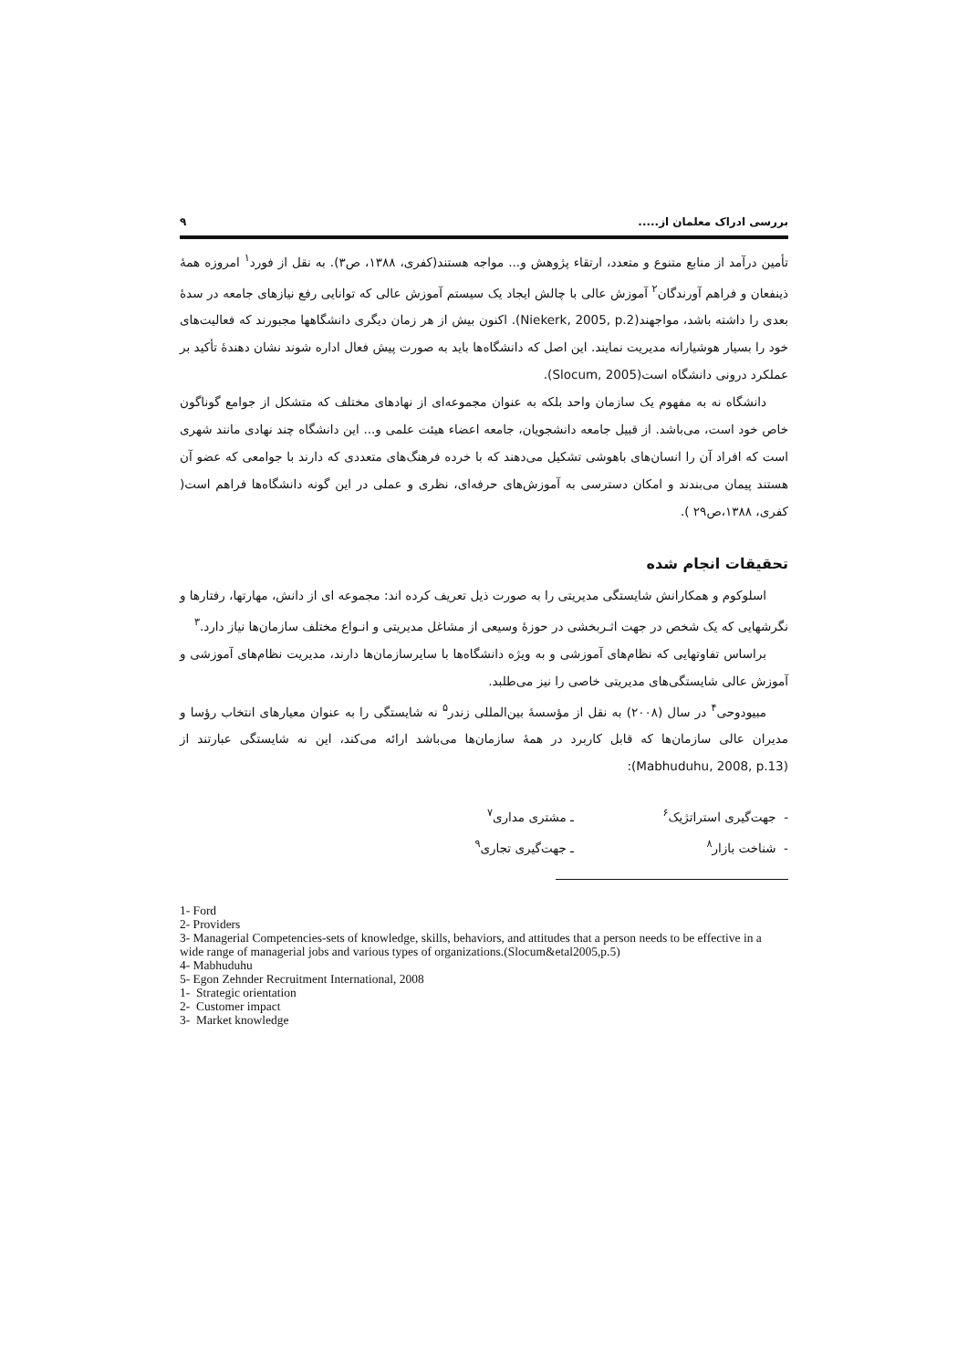بررسی ادراک معلمان از..... ۹
تأمین درآمد از منابع متنوع و متعدد، ارتقاء پژوهش و... مواجه هستند(کفری، ۱۳۸۸، ص۳). به نقل از فورد<sup>۱</sup> امروزه همهٔ ذینفعان و فراهم آورندگان<sup>۲</sup> آموزش عالی با چالش ایجاد یک سیستم آموزش عالی که توانایی رفع نیازهای جامعه در سدهٔ بعدی را داشته باشد، مواجهند(Niekerk, 2005, p.2). اکنون بیش از هر زمان دیگری دانشگاهها مجبورند که فعالیت‌های خود را بسیار هوشیارانه مدیریت نمایند. این اصل که دانشگاه‌ها باید به صورت پیش فعال اداره شوند نشان دهندهٔ تأکید بر عملکرد درونی دانشگاه است(Slocum, 2005).
دانشگاه نه به مفهوم یک سازمان واحد بلکه به عنوان مجموعه‌ای از نهادهای مختلف که متشکل از جوامع گوناگون خاص خود است، می‌باشد. از قبیل جامعه دانشجویان، جامعه اعضاء هیئت علمی و... این دانشگاه چند نهادی مانند شهری است که افراد آن را انسان‌های باهوشی تشکیل می‌دهند که با خرده فرهنگ‌های متعددی که دارند با جوامعی که عضو آن هستند پیمان می‌بندند و امکان دسترسی به آموزش‌های حرفه‌ای، نظری و عملی در این گونه دانشگاه‌ها فراهم است( کفری، ۱۳۸۸،ص۲۹ ).
تحقیقات انجام شده
اسلوکوم و همکارانش شایستگی مدیریتی را به صورت ذیل تعریف کرده اند: مجموعه ای از دانش، مهارتها، رفتارها و نگرشهایی که یک شخص در جهت اثـربخشی در حوزهٔ وسیعی از مشاغل مدیریتی و انـواع مختلف سازمان‌ها نیاز دارد.<sup>۳</sup>
براساس تفاوتهایی که نظام‌های آموزشی و به ویژه دانشگاه‌ها با سایرسازمان‌ها دارند، مدیریت نظام‌های آموزشی و آموزش عالی شایستگی‌های مدیریتی خاصی را نیز می‌طلبد.
مبیودوحی<sup>۴</sup> در سال (۲۰۰۸) به نقل از مؤسسهٔ بین‌المللی زندر<sup>۵</sup> نه شایستگی را به عنوان معیارهای انتخاب رؤسا و مدیران عالی سازمان‌ها که قابل کاربرد در همهٔ سازمان‌ها می‌باشد ارائه می‌کند، این نه شایستگی عبارتند از (Mabhuduhu, 2008, p.13):
- جهت‌گیری استراتژیک<sup>۶</sup> ـ مشتری مداری<sup>۷</sup> - شناخت بازار<sup>۸</sup> ـ جهت‌گیری تجاری<sup>۹</sup>
1- Ford
2- Providers
3- Managerial Competencies-sets of knowledge, skills, behaviors, and attitudes that a person needs to be effective in a wide range of managerial jobs and various types of organizations.(Slocum&etal2005,p.5)
4- Mabhuduhu
5- Egon Zehnder Recruitment International, 2008
1- Strategic orientation
2- Customer impact
3- Market knowledge